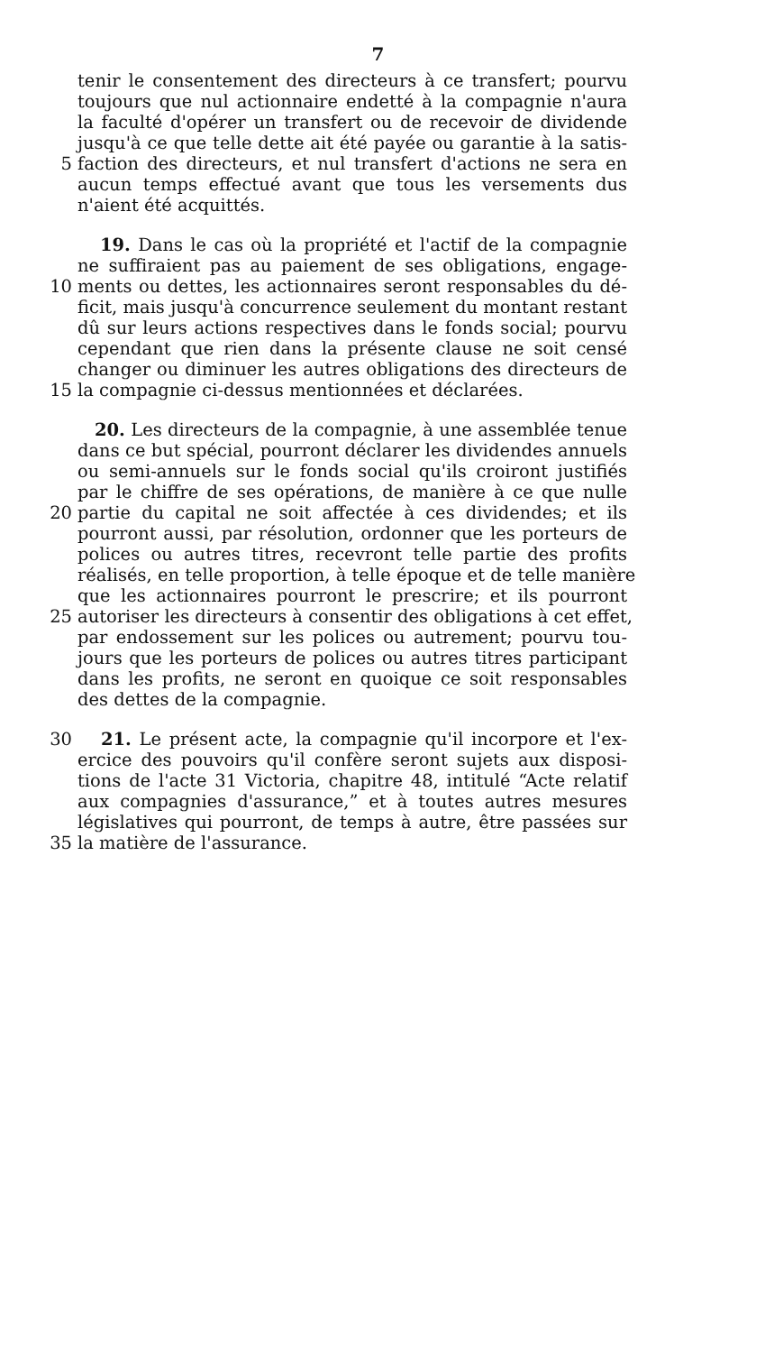7
tenir le consentement des directeurs à ce transfert; pourvu
toujours que nul actionnaire endetté à la compagnie n'aura
la faculté d'opérer un transfert ou de recevoir de dividende
jusqu'à ce que telle dette ait été payée ou garantie à la satis-
5 faction des directeurs, et nul transfert d'actions ne sera en
aucun temps effectué avant que tous les versements dus
n'aient été acquittés.
19. Dans le cas où la propriété et l'actif de la compagnie
ne suffiraient pas au paiement de ses obligations, engage-
10 ments ou dettes, les actionnaires seront responsables du dé-
ficit, mais jusqu'à concurrence seulement du montant restant
dû sur leurs actions respectives dans le fonds social; pourvu
cependant que rien dans la présente clause ne soit censé
changer ou diminuer les autres obligations des directeurs de
15 la compagnie ci-dessus mentionnées et déclarées.
20. Les directeurs de la compagnie, à une assemblée tenue
dans ce but spécial, pourront déclarer les dividendes annuels
ou semi-annuels sur le fonds social qu'ils croiront justifiés
par le chiffre de ses opérations, de manière à ce que nulle
20 partie du capital ne soit affectée à ces dividendes; et ils
pourront aussi, par résolution, ordonner que les porteurs de
polices ou autres titres, recevront telle partie des profits
réalisés, en telle proportion, à telle époque et de telle manière
que les actionnaires pourront le prescrire; et ils pourront
25 autoriser les directeurs à consentir des obligations à cet effet,
par endossement sur les polices ou autrement; pourvu tou-
jours que les porteurs de polices ou autres titres participant
dans les profits, ne seront en quoique ce soit responsables
des dettes de la compagnie.
30 21. Le présent acte, la compagnie qu'il incorpore et l'ex-
ercice des pouvoirs qu'il confère seront sujets aux disposi-
tions de l'acte 31 Victoria, chapitre 48, intitulé “Acte relatif
aux compagnies d'assurance,” et à toutes autres mesures
législatives qui pourront, de temps à autre, être passées sur
35 la matière de l'assurance.